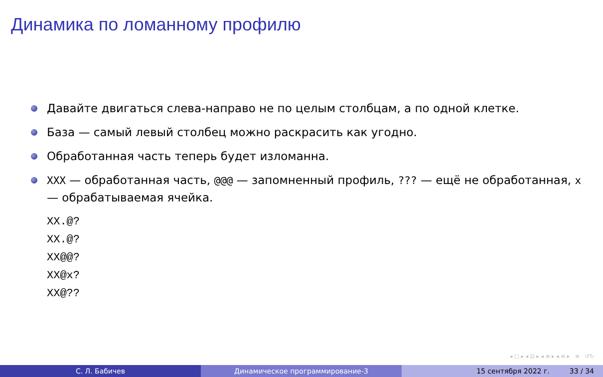Динамика по ломанному профилю
Давайте двигаться слева-направо не по целым столбцам, а по одной клетке.
База — самый левый столбец можно раскрасить как угодно.
Обработанная часть теперь будет изломанна.
XXX — обработанная часть, @@@ — запомненный профиль, ??? — ещё не обработанная, x — обрабатываемая ячейка.
XX.@?
XX.@?
XX@@?
XX@x?
XX@??
◂ □ ▸ ◂ ⊡ ▸ ◂ ≡ ▸ ◂ ≡ ▸ ≡ ↺↻
С. Л. Бабичев Динамическое программирование-3 15 сентября 2022 г. 33 / 34